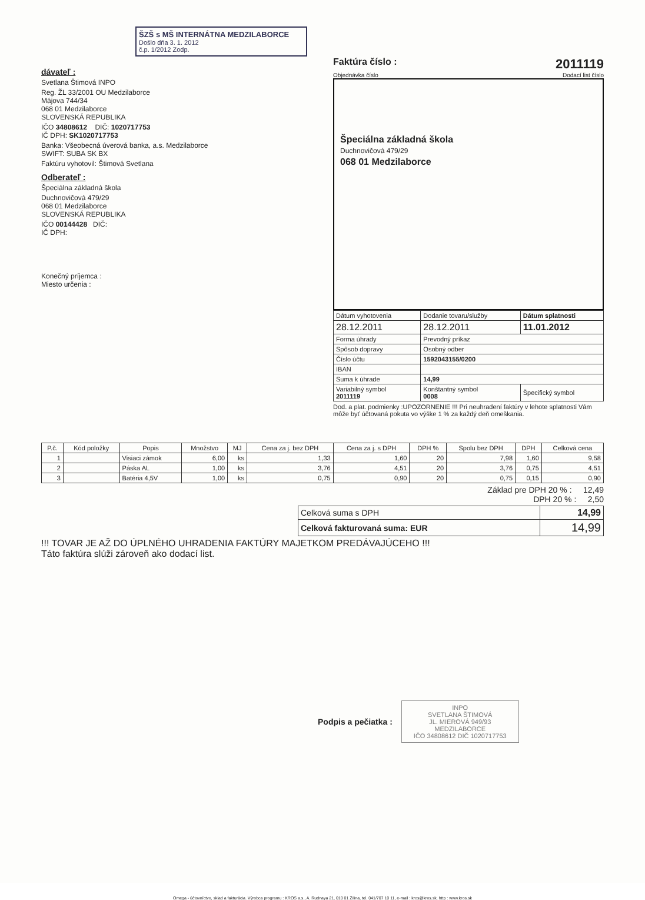ŠZŠ s MŠ INTERNÁTNA MEDZILABORCE
Došlo dňa 3. 1. 2012
č.p. 1/2012 Zodp.
dávateľ :
Svetlana Štimová INPO
Reg. ŽL 33/2001 OU Medzilaborce
Májova 744/34
068 01 Medzilaborce
SLOVENSKÁ REPUBLIKA
IČO 34808612 DIČ: 1020717753
IČ DPH: SK1020717753
Banka: Všeobecná úverová banka, a.s. Medzilaborce
SWIFT: SUBA SK BX
Faktúru vyhotovil: Štimová Svetlana
Odberateľ :
Špeciálna základná škola
Duchnovičová 479/29
068 01 Medzilaborce
SLOVENSKÁ REPUBLIKA
IČO 00144428 DIČ:
IČ DPH:
Konečný príjemca :
Miesto určenia :
Faktúra číslo : 2011119
Objednávka číslo Dodací list číslo
Špeciálna základná škola
Duchnovičová 479/29
068 01 Medzilaborce
| Dátum vyhotovenia | Dodanie tovaru/služby | Dátum splatnosti |
| 28.12.2011 | 28.12.2011 | 11.01.2012 |
| Forma úhrady | Prevodný príkaz | |
| Spôsob dopravy | Osobný odber | |
| Číslo účtu | 1592043155/0200 | |
| IBAN | | |
| Suma k úhrade | 14,99 | |
| Variabilný symbol 2011119 | Konštantný symbol 0008 | Špecifický symbol |
Dod. a plat. podmienky :UPOZORNENIE !!! Pri neuhradení faktúry v lehote splatnosti Vám môže byť účtovaná pokuta vo výške 1 % za každý deň omeškania.
| P.č. | Kód položky | Popis | Množstvo | MJ | Cena za j. bez DPH | Cena za j. s DPH | DPH % | Spolu bez DPH | DPH | Celková cena |
| --- | --- | --- | --- | --- | --- | --- | --- | --- | --- | --- |
| 1 | | Visiaci zámok | 6,00 | ks | 1,33 | 1,60 | 20 | 7,98 | 1,60 | 9,58 |
| 2 | | Páska AL | 1,00 | ks | 3,76 | 4,51 | 20 | 3,76 | 0,75 | 4,51 |
| 3 | | Batéria 4,5V | 1,00 | ks | 0,75 | 0,90 | 20 | 0,75 | 0,15 | 0,90 |
Základ pre DPH 20 % : 12,49
DPH 20 % : 2,50
| Celková suma s DPH | 14,99 |
| Celková fakturovaná suma: EUR | 14,99 |
!!! TOVAR JE AŽ DO ÚPLNÉHO UHRADENIA FAKTÚRY MAJETKOM PREDÁVAJÚCEHO !!!
Táto faktúra slúži zároveň ako dodací list.
Podpis a pečiatka :
INPO
SVETLANA ŠTIMOVÁ
JL. MIEROVÁ 949/93
MEDZILABORCE
IČO 34808612 DIČ 1020717753
Omega - účtovníctvo, sklad a fakturácia. Výrobca programu : KROS a.s., A. Rudnaya 21, 010 01 Žilina, tel. 041/707 10 11, e-mail : kros@kros.sk, http : www.kros.sk